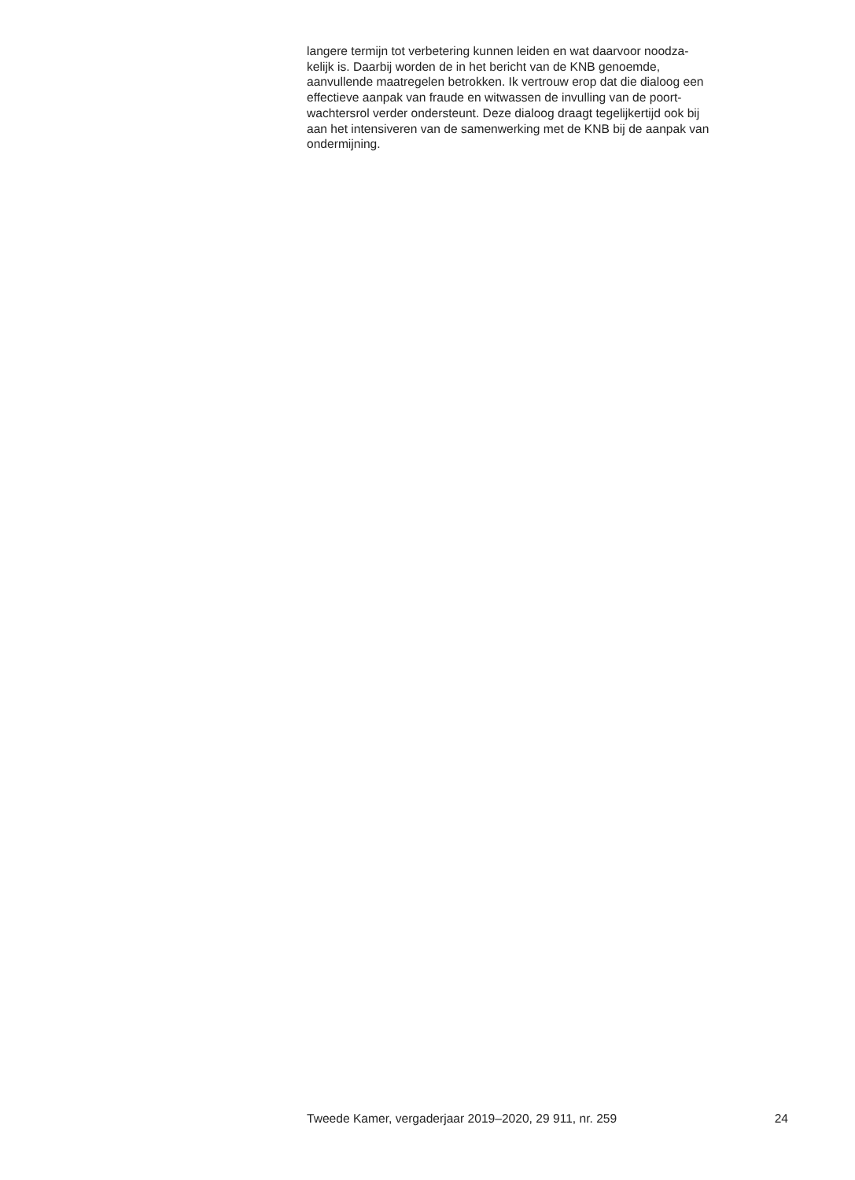langere termijn tot verbetering kunnen leiden en wat daarvoor noodza-
kelijk is. Daarbij worden de in het bericht van de KNB genoemde,
aanvullende maatregelen betrokken. Ik vertrouw erop dat die dialoog een
effectieve aanpak van fraude en witwassen de invulling van de poort-
wachtersrol verder ondersteunt. Deze dialoog draagt tegelijkertijd ook bij
aan het intensiveren van de samenwerking met de KNB bij de aanpak van
ondermijning.
Tweede Kamer, vergaderjaar 2019–2020, 29 911, nr. 259 24